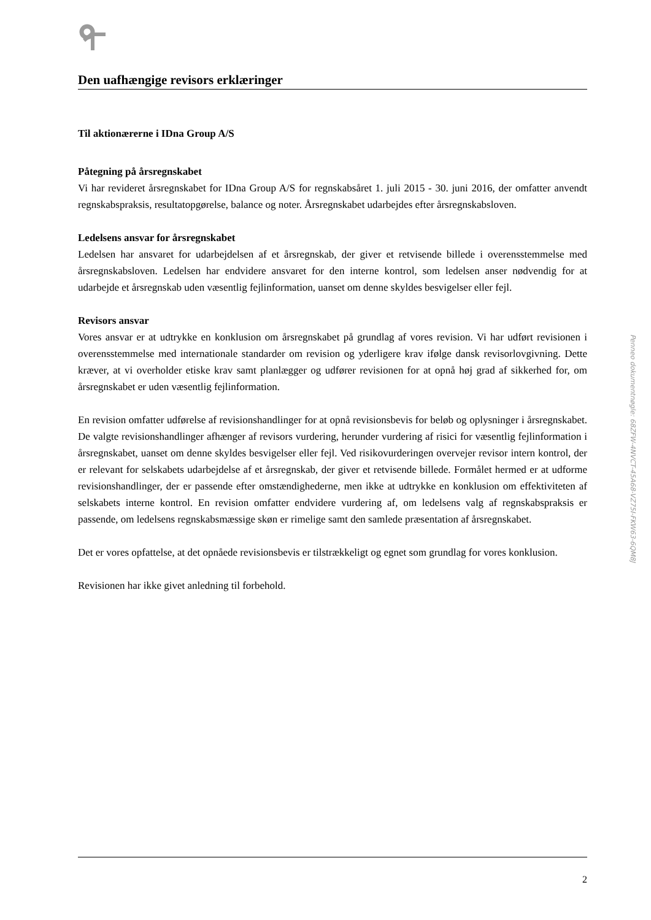Den uafhængige revisors erklæringer
Til aktionærerne i IDna Group A/S
Påtegning på årsregnskabet
Vi har revideret årsregnskabet for IDna Group A/S for regnskabsåret 1. juli 2015 - 30. juni 2016, der omfatter anvendt regnskabspraksis, resultatopgørelse, balance og noter. Årsregnskabet udarbejdes efter årsregnskabsloven.
Ledelsens ansvar for årsregnskabet
Ledelsen har ansvaret for udarbejdelsen af et årsregnskab, der giver et retvisende billede i overensstemmelse med årsregnskabsloven. Ledelsen har endvidere ansvaret for den interne kontrol, som ledelsen anser nødvendig for at udarbejde et årsregnskab uden væsentlig fejlinformation, uanset om denne skyldes besvigelser eller fejl.
Revisors ansvar
Vores ansvar er at udtrykke en konklusion om årsregnskabet på grundlag af vores revision. Vi har udført revisionen i overensstemmelse med internationale standarder om revision og yderligere krav ifølge dansk revisorlovgivning. Dette kræver, at vi overholder etiske krav samt planlægger og udfører revisionen for at opnå høj grad af sikkerhed for, om årsregnskabet er uden væsentlig fejlinformation.
En revision omfatter udførelse af revisionshandlinger for at opnå revisionsbevis for beløb og oplysninger i årsregnskabet. De valgte revisionshandlinger afhænger af revisors vurdering, herunder vurdering af risici for væsentlig fejlinformation i årsregnskabet, uanset om denne skyldes besvigelser eller fejl. Ved risikovurderingen overvejer revisor intern kontrol, der er relevant for selskabets udarbejdelse af et årsregnskab, der giver et retvisende billede. Formålet hermed er at udforme revisionshandlinger, der er passende efter omstændighederne, men ikke at udtrykke en konklusion om effektiviteten af selskabets interne kontrol. En revision omfatter endvidere vurdering af, om ledelsens valg af regnskabspraksis er passende, om ledelsens regnskabsmæssige skøn er rimelige samt den samlede præsentation af årsregnskabet.
Det er vores opfattelse, at det opnåede revisionsbevis er tilstrækkeligt og egnet som grundlag for vores konklusion.
Revisionen har ikke givet anledning til forbehold.
2
Penneo dokumentnøgle: 68ZFW-4NVCT-45A68-VZ75I-FKW63-6QM8J